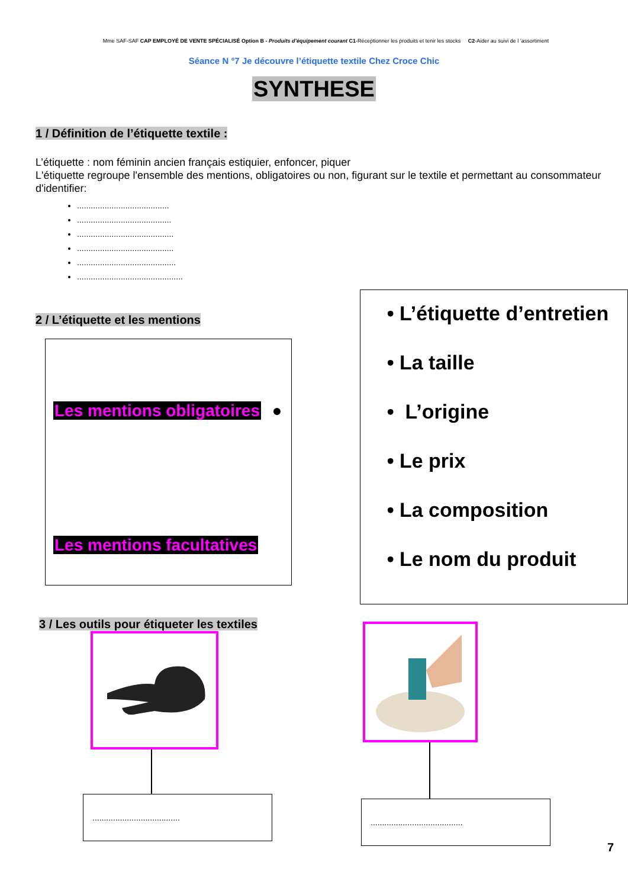Mme SAF-SAF CAP EMPLOYÉ DE VENTE SPÉCIALISÉ Option B - Produits d’équipement courant C1-Réceptionner les produits et tenir les stocks C2-Aider au suivi de l ’assortiment
Séance N °7 Je découvre l’étiquette textile Chez Croce Chic
SYNTHESE
1 / Définition de l’étiquette textile :
L’étiquette : nom féminin ancien français estiquier, enfoncer, piquer
L'étiquette regroupe l'ensemble des mentions, obligatoires ou non, figurant sur le textile et permettant au consommateur d'identifier:
........................................
.........................................
..........................................
..........................................
...........................................
..............................................
2 / L’étiquette et les mentions
Les mentions obligatoires ●
Les mentions facultatives
• L’étiquette d’entretien
• La taille
• L’origine
• Le prix
• La composition
• Le nom du produit
3 / Les outils pour étiqueter les textiles
......................................
........................................
7